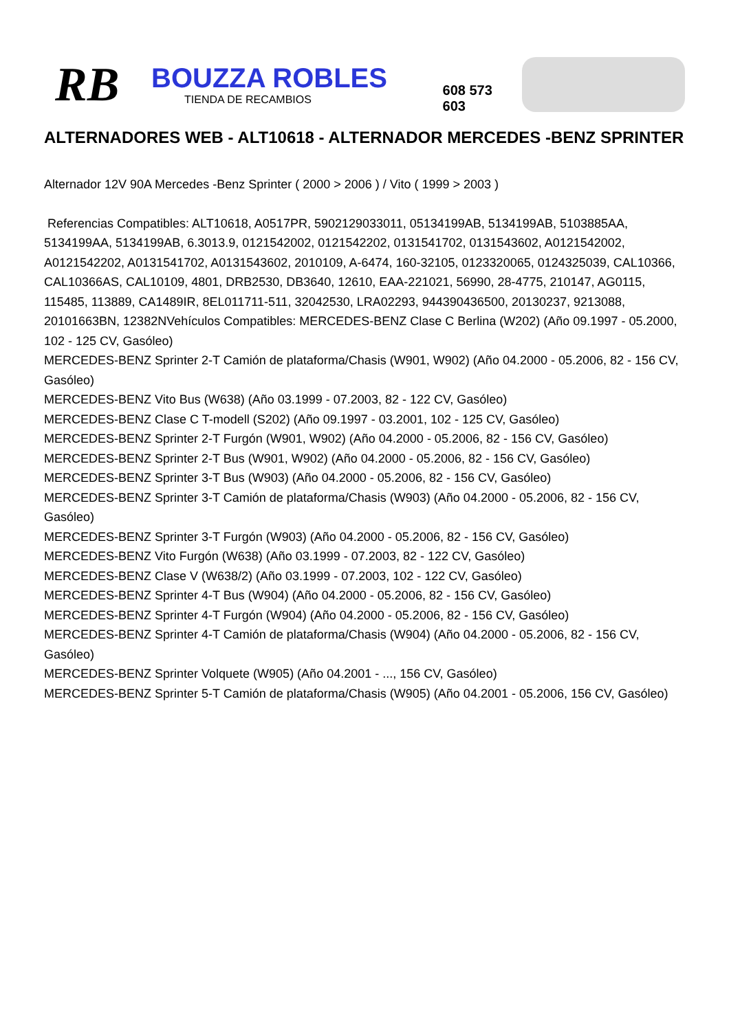RB
BOUZZA ROBLES
TIENDA DE RECAMBIOS
608 573 603
ALTERNADORES WEB - ALT10618 - ALTERNADOR MERCEDES -BENZ SPRINTER
Alternador 12V 90A Mercedes -Benz Sprinter ( 2000 > 2006 ) / Vito ( 1999 > 2003 )
Referencias Compatibles: ALT10618, A0517PR, 5902129033011, 05134199AB, 5134199AB, 5103885AA, 5134199AA, 5134199AB, 6.3013.9, 0121542002, 0121542202, 0131541702, 0131543602, A0121542002, A0121542202, A0131541702, A0131543602, 2010109, A-6474, 160-32105, 0123320065, 0124325039, CAL10366, CAL10366AS, CAL10109, 4801, DRB2530, DB3640, 12610, EAA-221021, 56990, 28-4775, 210147, AG0115, 115485, 113889, CA1489IR, 8EL011711-511, 32042530, LRA02293, 944390436500, 20130237, 9213088, 20101663BN, 12382NVehículos Compatibles: MERCEDES-BENZ Clase C Berlina (W202) (Año 09.1997 - 05.2000, 102 - 125 CV, Gasóleo)
MERCEDES-BENZ Sprinter 2-T Camión de plataforma/Chasis (W901, W902) (Año 04.2000 - 05.2006, 82 - 156 CV, Gasóleo)
MERCEDES-BENZ Vito Bus (W638) (Año 03.1999 - 07.2003, 82 - 122 CV, Gasóleo)
MERCEDES-BENZ Clase C T-modell (S202) (Año 09.1997 - 03.2001, 102 - 125 CV, Gasóleo)
MERCEDES-BENZ Sprinter 2-T Furgón (W901, W902) (Año 04.2000 - 05.2006, 82 - 156 CV, Gasóleo)
MERCEDES-BENZ Sprinter 2-T Bus (W901, W902) (Año 04.2000 - 05.2006, 82 - 156 CV, Gasóleo)
MERCEDES-BENZ Sprinter 3-T Bus (W903) (Año 04.2000 - 05.2006, 82 - 156 CV, Gasóleo)
MERCEDES-BENZ Sprinter 3-T Camión de plataforma/Chasis (W903) (Año 04.2000 - 05.2006, 82 - 156 CV, Gasóleo)
MERCEDES-BENZ Sprinter 3-T Furgón (W903) (Año 04.2000 - 05.2006, 82 - 156 CV, Gasóleo)
MERCEDES-BENZ Vito Furgón (W638) (Año 03.1999 - 07.2003, 82 - 122 CV, Gasóleo)
MERCEDES-BENZ Clase V (W638/2) (Año 03.1999 - 07.2003, 102 - 122 CV, Gasóleo)
MERCEDES-BENZ Sprinter 4-T Bus (W904) (Año 04.2000 - 05.2006, 82 - 156 CV, Gasóleo)
MERCEDES-BENZ Sprinter 4-T Furgón (W904) (Año 04.2000 - 05.2006, 82 - 156 CV, Gasóleo)
MERCEDES-BENZ Sprinter 4-T Camión de plataforma/Chasis (W904) (Año 04.2000 - 05.2006, 82 - 156 CV, Gasóleo)
MERCEDES-BENZ Sprinter Volquete (W905) (Año 04.2001 - ..., 156 CV, Gasóleo)
MERCEDES-BENZ Sprinter 5-T Camión de plataforma/Chasis (W905) (Año 04.2001 - 05.2006, 156 CV, Gasóleo)